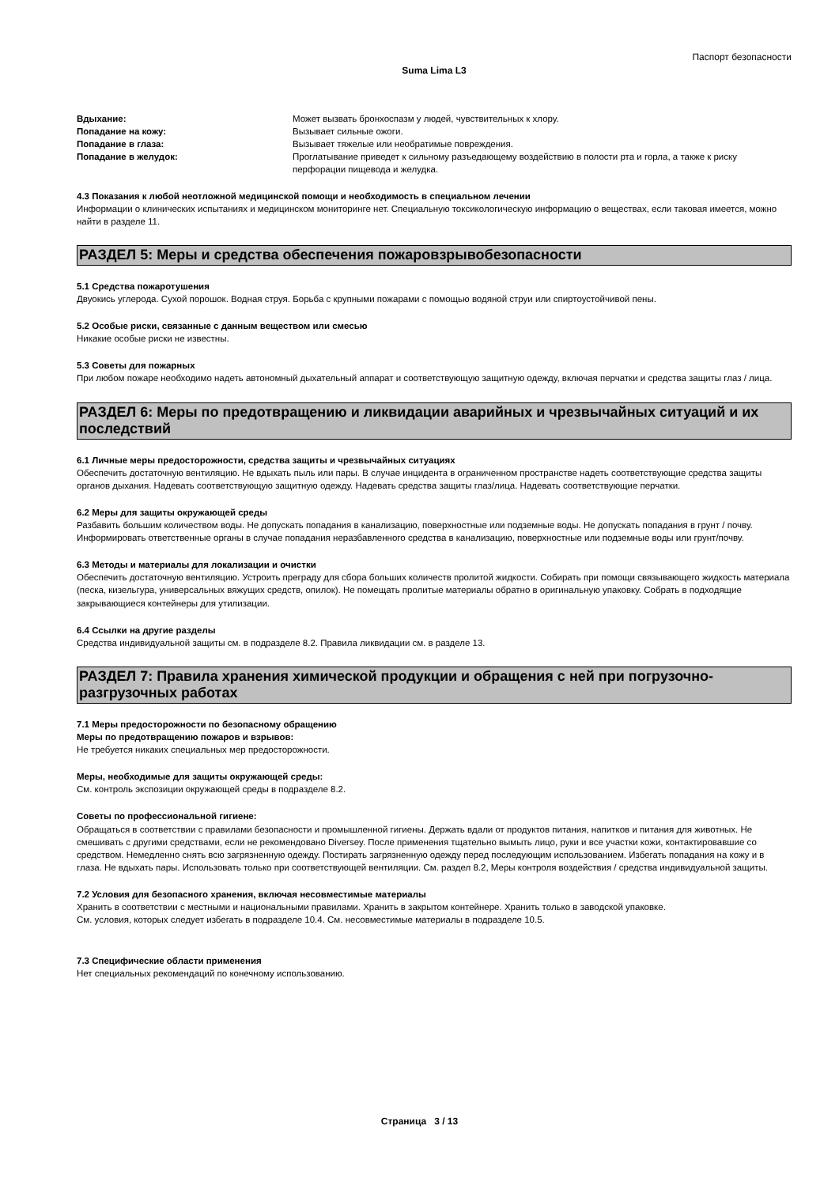Паспорт безопасности
Suma Lima L3
| Вдыхание: | Может вызвать бронхоспазм у людей, чувствительных к хлору. |
| Попадание на кожу: | Вызывает сильные ожоги. |
| Попадание в глаза: | Вызывает тяжелые или необратимые повреждения. |
| Попадание в желудок: | Проглатывание приведет к сильному разъедающему воздействию в полости рта и горла, а также к риску перфорации пищевода и желудка. |
4.3 Показания к любой неотложной медицинской помощи и необходимость в специальном лечении
Информации о клинических испытаниях и медицинском мониторинге нет. Специальную токсикологическую информацию о веществах, если таковая имеется, можно найти в разделе 11.
РАЗДЕЛ 5: Меры и средства обеспечения пожаровзрывобезопасности
5.1 Средства пожаротушения
Двуокись углерода. Сухой порошок. Водная струя. Борьба с крупными пожарами с помощью водяной струи или спиртоустойчивой пены.
5.2 Особые риски, связанные с данным веществом или смесью
Никакие особые риски не известны.
5.3 Советы для пожарных
При любом пожаре необходимо надеть автономный дыхательный аппарат и соответствующую защитную одежду, включая перчатки и средства защиты глаз / лица.
РАЗДЕЛ 6: Меры по предотвращению и ликвидации аварийных и чрезвычайных ситуаций и их последствий
6.1 Личные меры предосторожности, средства защиты и чрезвычайных ситуациях
Обеспечить достаточную вентиляцию. Не вдыхать пыль или пары. В случае инцидента в ограниченном пространстве надеть соответствующие средства защиты органов дыхания. Надевать соответствующую защитную одежду. Надевать средства защиты глаз/лица. Надевать соответствующие перчатки.
6.2 Меры для защиты окружающей среды
Разбавить большим количеством воды. Не допускать попадания в канализацию, поверхностные или подземные воды. Не допускать попадания в грунт / почву. Информировать ответственные органы в случае попадания неразбавленного средства в канализацию, поверхностные или подземные воды или грунт/почву.
6.3 Методы и материалы для локализации и очистки
Обеспечить достаточную вентиляцию. Устроить преграду для сбора больших количеств пролитой жидкости. Собирать при помощи связывающего жидкость материала (песка, кизельгура, универсальных вяжущих средств, опилок). Не помещать пролитые материалы обратно в оригинальную упаковку. Собрать в подходящие закрывающиеся контейнеры для утилизации.
6.4 Ссылки на другие разделы
Средства индивидуальной защиты см. в подразделе 8.2. Правила ликвидации см. в разделе 13.
РАЗДЕЛ 7: Правила хранения химической продукции и обращения с ней при погрузочно-разгрузочных работах
7.1 Меры предосторожности по безопасному обращению
Меры по предотвращению пожаров и взрывов:
Не требуется никаких специальных мер предосторожности.
Меры, необходимые для защиты окружающей среды:
См. контроль экспозиции окружающей среды в подразделе 8.2.
Советы по профессиональной гигиене:
Обращаться в соответствии с правилами безопасности и промышленной гигиены. Держать вдали от продуктов питания, напитков и питания для животных. Не смешивать с другими средствами, если не рекомендовано Diversey. После применения тщательно вымыть лицо, руки и все участки кожи, контактировавшие со средством. Немедленно снять всю загрязненную одежду. Постирать загрязненную одежду перед последующим использованием. Избегать попадания на кожу и в глаза. Не вдыхать пары. Использовать только при соответствующей вентиляции. См. раздел 8.2, Меры контроля воздействия / средства индивидуальной защиты.
7.2 Условия для безопасного хранения, включая несовместимые материалы
Хранить в соответствии с местными и национальными правилами. Хранить в закрытом контейнере. Хранить только в заводской упаковке.
См. условия, которых следует избегать в подразделе 10.4. См. несовместимые материалы в подразделе 10.5.
7.3 Специфические области применения
Нет специальных рекомендаций по конечному использованию.
Страница 3 / 13